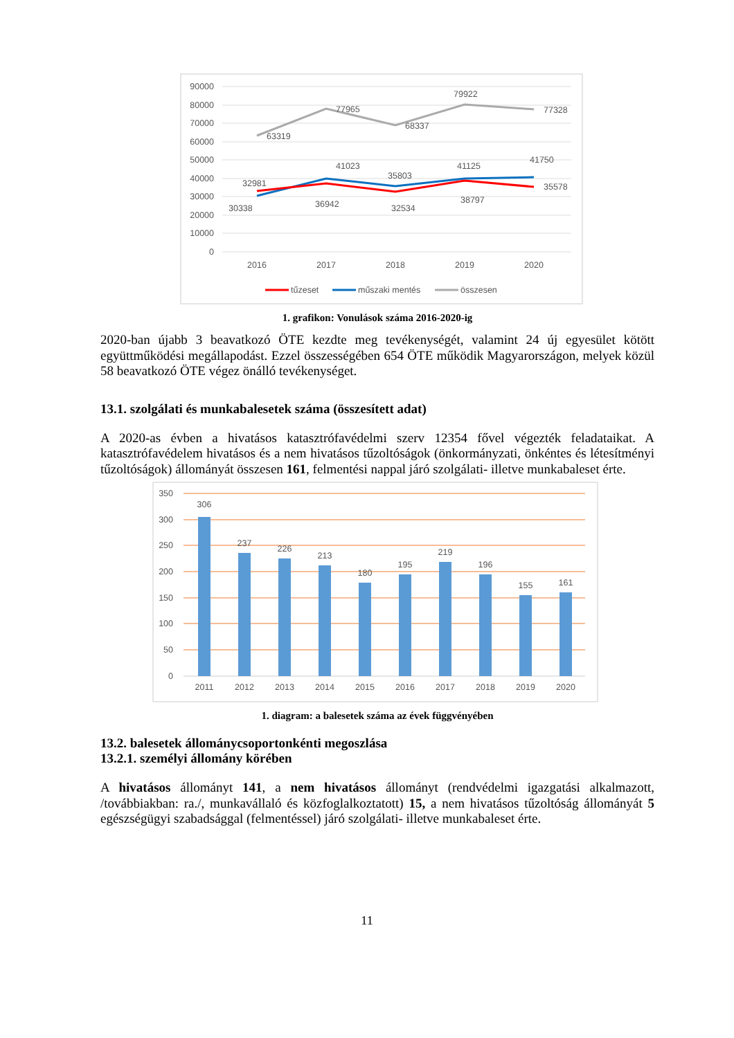90000
80000
70000
60000
50000
40000
30000
20000
10000
0
63319
77965
68337
79922
77328
41023
35803
41125
41750
32981
30338
36942
32534
38797
35578
2016
2017
2018
2019
2020
tűzeset
műszaki mentés
összesen
1. grafikon: Vonulások száma 2016-2020-ig
2020-ban újabb 3 beavatkozó ÖTE kezdte meg tevékenységét, valamint 24 új egyesület kötött együttműködési megállapodást. Ezzel összességében 654 ÖTE működik Magyarországon, melyek közül 58 beavatkozó ÖTE végez önálló tevékenységet.
13.1. szolgálati és munkabalesetek száma (összesített adat)
A 2020-as évben a hivatásos katasztrófavédelmi szerv 12354 fővel végezték feladataikat. A katasztrófavédelem hivatásos és a nem hivatásos tűzoltóságok (önkormányzati, önkéntes és létesítményi tűzoltóságok) állományát összesen 161, felmentési nappal járó szolgálati- illetve munkabaleset érte.
350
300
250
200
150
100
50
0
306
237
226
213
180
195
219
196
155
161
2011
2012
2013
2014
2015
2016
2017
2018
2019
2020
1. diagram: a balesetek száma az évek függvényében
13.2. balesetek állománycsoportonkénti megoszlása
13.2.1. személyi állomány körében
A hivatásos állományt 141, a nem hivatásos állományt (rendvédelmi igazgatási alkalmazott, /továbbiakban: ra./, munkavállaló és közfoglalkoztatott) 15, a nem hivatásos tűzoltóság állományát 5 egészségügyi szabadsággal (felmentéssel) járó szolgálati- illetve munkabaleset érte.
11